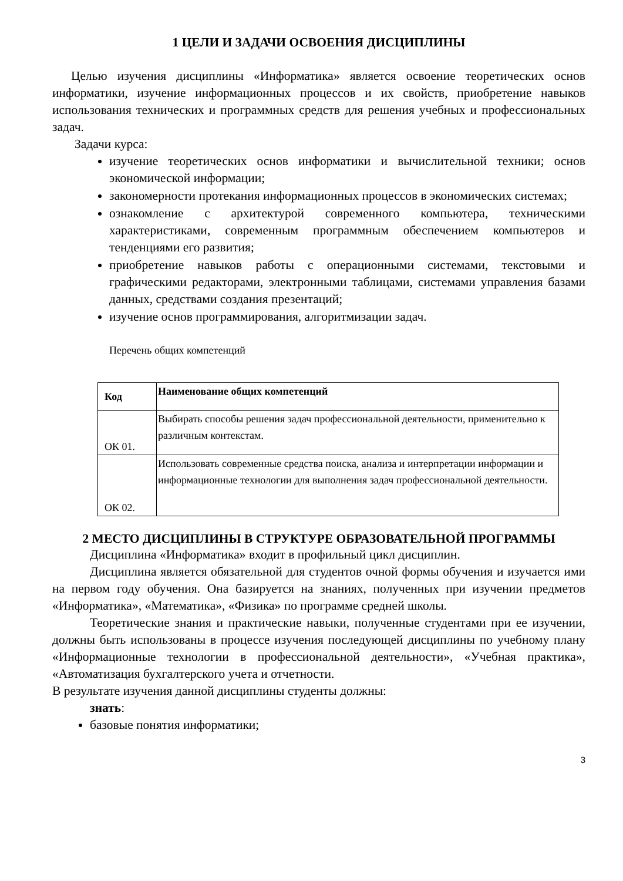1 ЦЕЛИ И ЗАДАЧИ ОСВОЕНИЯ ДИСЦИПЛИНЫ
Целью изучения дисциплины «Информатика» является освоение теоретических основ информатики, изучение информационных процессов и их свойств, приобретение навыков использования технических и программных средств для решения учебных и профессиональных задач.
Задачи курса:
изучение теоретических основ информатики и вычислительной техники; основ экономической информации;
закономерности протекания информационных процессов в экономических системах;
ознакомление с архитектурой современного компьютера, техническими характеристиками, современным программным обеспечением компьютеров и тенденциями его развития;
приобретение навыков работы с операционными системами, текстовыми и графическими редакторами, электронными таблицами, системами управления базами данных, средствами создания презентаций;
изучение основ программирования, алгоритмизации задач.
Перечень общих компетенций
| Код | Наименование общих компетенций |
| --- | --- |
| ОК 01. | Выбирать способы решения задач профессиональной деятельности, применительно к различным контекстам. |
| ОК 02. | Использовать современные средства поиска, анализа и интерпретации информации и информационные технологии для выполнения задач профессиональной деятельности. |
2 МЕСТО ДИСЦИПЛИНЫ В СТРУКТУРЕ ОБРАЗОВАТЕЛЬНОЙ ПРОГРАММЫ
Дисциплина «Информатика» входит в профильный цикл дисциплин.
Дисциплина является обязательной для студентов очной формы обучения и изучается ими на первом году обучения. Она базируется на знаниях, полученных при изучении предметов «Информатика», «Математика», «Физика» по программе средней школы.
Теоретические знания и практические навыки, полученные студентами при ее изучении, должны быть использованы в процессе изучения последующей дисциплины по учебному плану «Информационные технологии в профессиональной деятельности», «Учебная практика», «Автоматизация бухгалтерского учета и отчетности.
В результате изучения данной дисциплины студенты должны:
знать:
базовые понятия информатики;
3